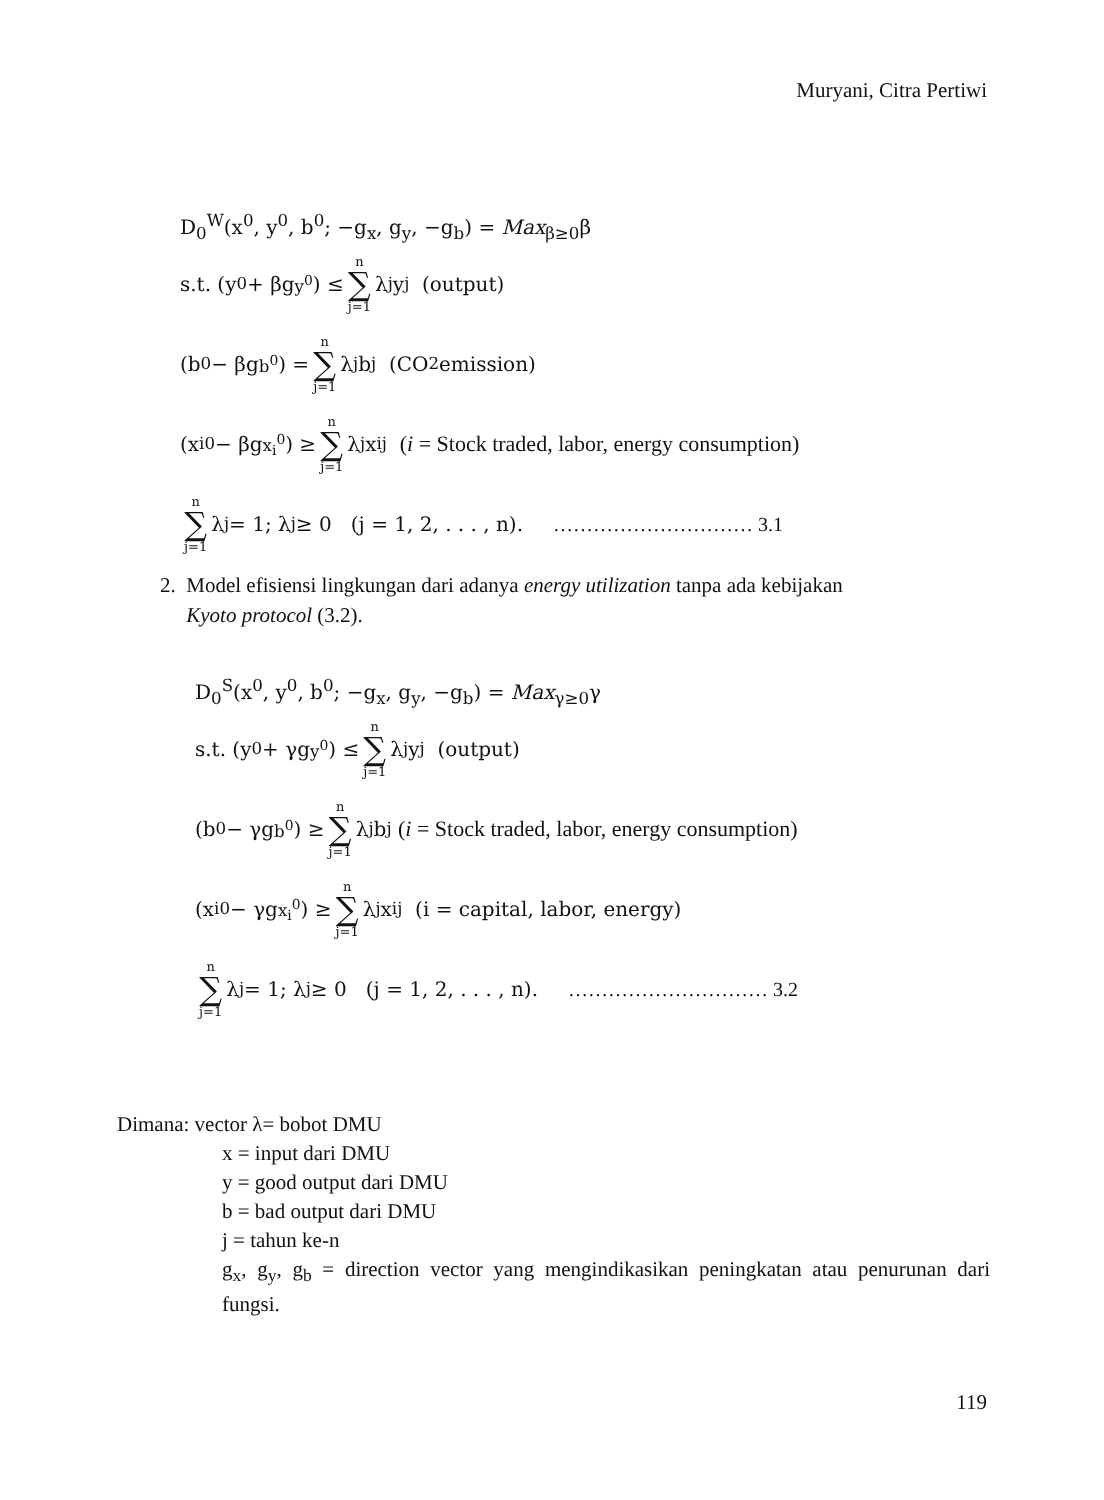Muryani, Citra Pertiwi
D<sub>0</sub><sup>W</sup>(x<sup>0</sup>, y<sup>0</sup>, b<sup>0</sup>; −g<sub>x</sub>, g<sub>y</sub>, −g<sub>b</sub>) = Max<sub>β≥0</sub>β
s.t. (y<sup>0</sup> + βg<sub>y<sup>0</sup></sub>) ≤ n ∑ j=1 λ<sub>j</sub>y<sub>j</sub> (output)
(b<sup>0</sup> − βg<sub>b<sup>0</sup></sub>) = n ∑ j=1 λ<sub>j</sub>b<sub>j</sub> (CO<sub>2</sub> emission)
(x<sub>i</sub><sup>0</sup> − βg<sub>x<sub>i</sub><sup>0</sup></sub>) ≥ n ∑ j=1 λ<sub>j</sub>x<sub>ij</sub> (i = Stock traded, labor, energy consumption)
n ∑ j=1 λ<sub>j</sub> = 1; λ<sub>j</sub> ≥ 0 (j = 1, 2, . . . , n). ………………………… 3.1
2. Model efisiensi lingkungan dari adanya energy utilization tanpa ada kebijakan
Kyoto protocol (3.2).
D<sub>0</sub><sup>S</sup>(x<sup>0</sup>, y<sup>0</sup>, b<sup>0</sup>; −g<sub>x</sub>, g<sub>y</sub>, −g<sub>b</sub>) = Max<sub>γ≥0</sub>γ
s.t. (y<sup>0</sup> + γg<sub>y<sup>0</sup></sub>) ≤ n ∑ j=1 λ<sub>j</sub>y<sub>j</sub> (output)
(b<sup>0</sup> − γg<sub>b<sup>0</sup></sub>) ≥ n ∑ j=1 λ<sub>j</sub>b<sub>j</sub> (i = Stock traded, labor, energy consumption)
(x<sub>i</sub><sup>0</sup> − γg<sub>x<sub>i</sub><sup>0</sup></sub>) ≥ n ∑ j=1 λ<sub>j</sub>x<sub>ij</sub> (i = capital, labor, energy)
n ∑ j=1 λ<sub>j</sub> = 1; λ<sub>j</sub> ≥ 0 (j = 1, 2, . . . , n). ………………………… 3.2
Dimana: vector λ= bobot DMU
x = input dari DMU
y = good output dari DMU
b = bad output dari DMU
j = tahun ke-n
g<sub>x</sub>, g<sub>y</sub>, g<sub>b</sub> = direction vector yang mengindikasikan peningkatan atau penurunan dari fungsi.
119